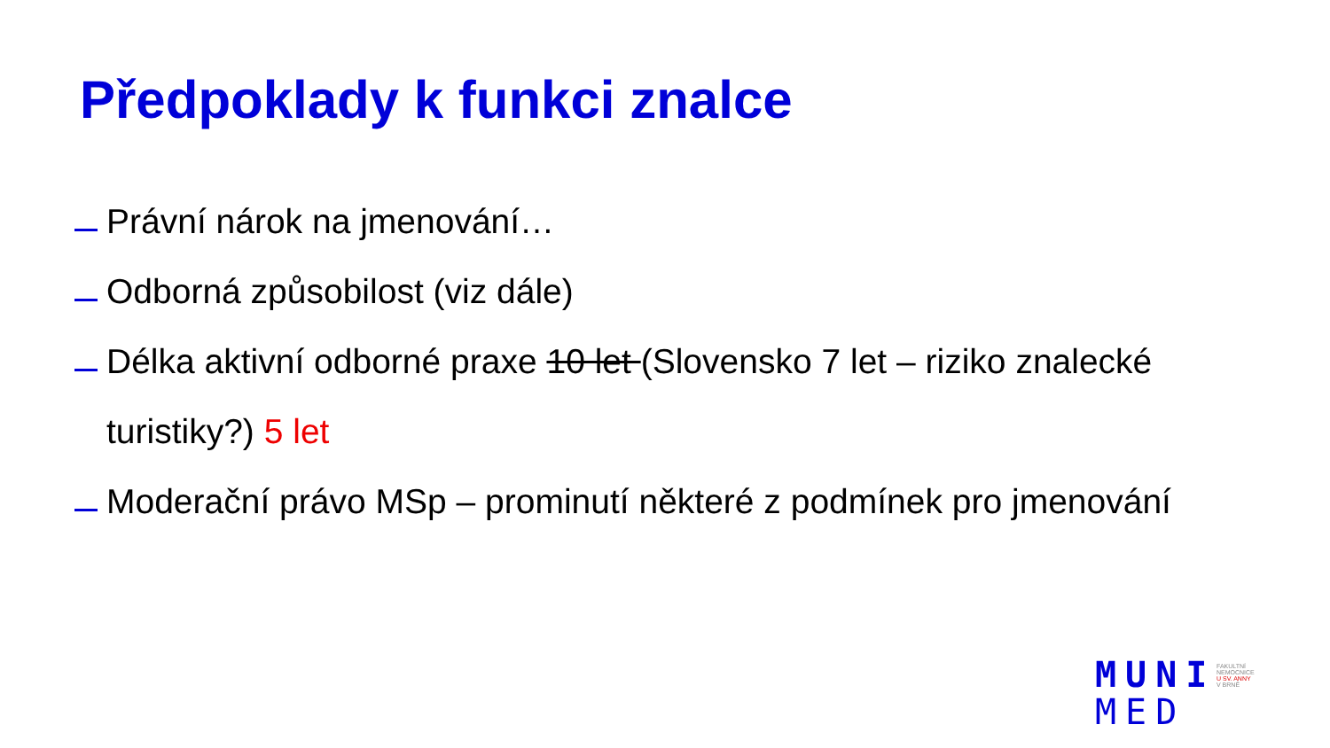Předpoklady k funkci znalce
Právní nárok na jmenování…
Odborná způsobilost (viz dále)
Délka aktivní odborné praxe 10 let (Slovensko 7 let – riziko znalecké turistiky?) 5 let
Moderační právo MSp – prominutí některé z podmínek pro jmenování
MUNI
MED
FAKULTNÍ
NEMOCNICE
U SV. ANNY
V BRNĚ